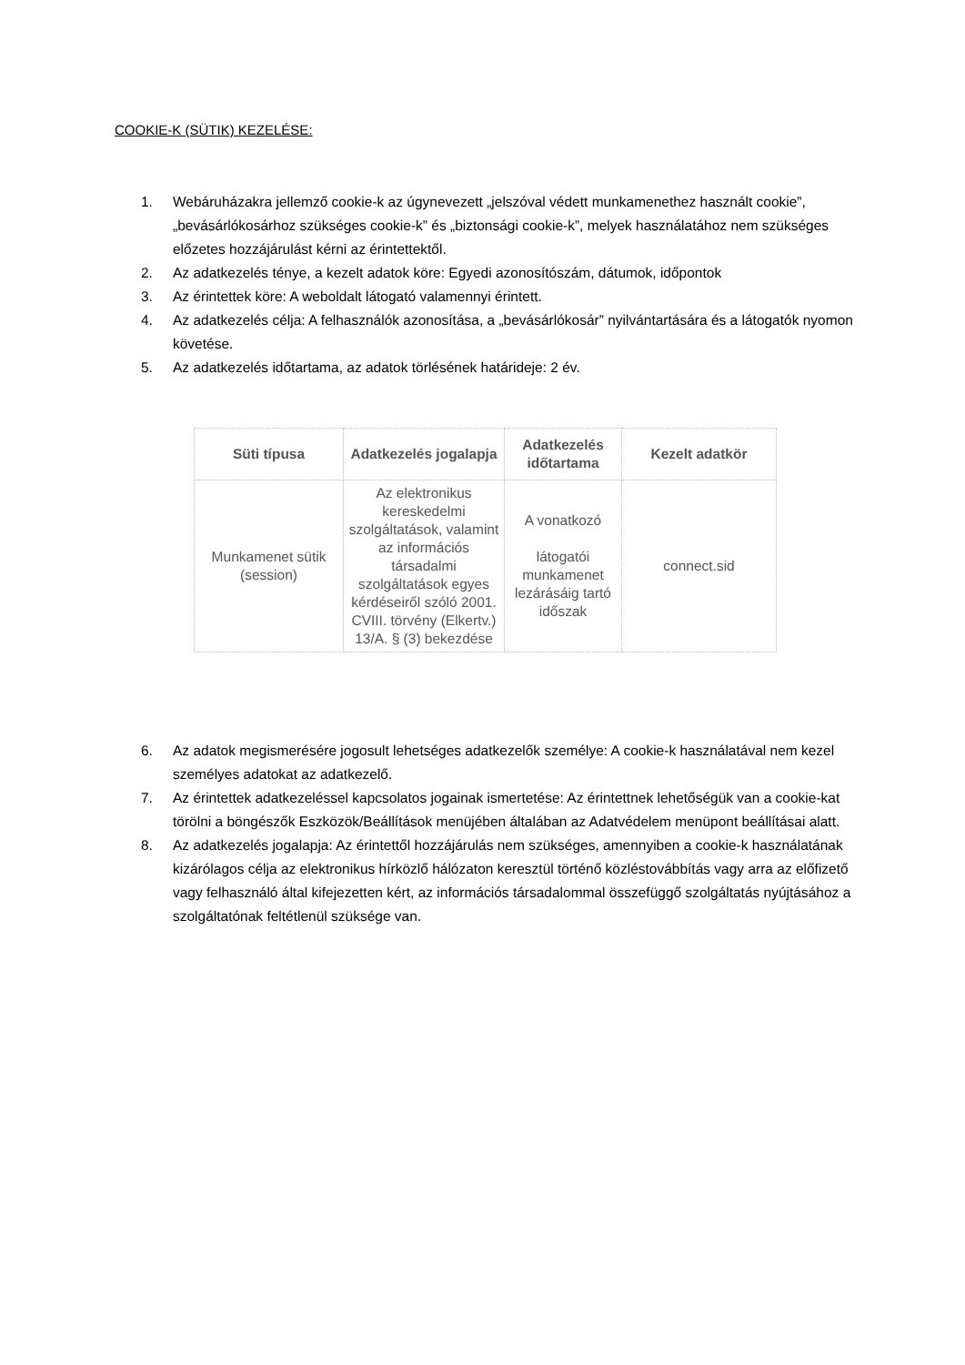COOKIE-K (SÜTIK) KEZELÉSE:
1. Webáruházakra jellemző cookie-k az úgynevezett „jelszóval védett munkamenethez használt cookie”, „bevásárlókosárhoz szükséges cookie-k” és „biztonsági cookie-k”, melyek használatához nem szükséges előzetes hozzájárulást kérni az érintettektől.
2. Az adatkezelés ténye, a kezelt adatok köre: Egyedi azonosítószám, dátumok, időpontok
3. Az érintettek köre: A weboldalt látogató valamennyi érintett.
4. Az adatkezelés célja: A felhasználók azonosítása, a „bevásárlókosár” nyilvántartására és a látogatók nyomon követése.
5. Az adatkezelés időtartama, az adatok törlésének határideje: 2 év.
| Süti típusa | Adatkezelés jogalapja | Adatkezelés időtartama | Kezelt adatkör |
| --- | --- | --- | --- |
| Munkamenet sütik (session) | Az elektronikus kereskedelmi szolgáltatások, valamint az információs társadalmi szolgáltatások egyes kérdéseiről szóló 2001. CVIII. törvény (Elkertv.) 13/A. § (3) bekezdése | A vonatkozó látogatói munkamenet lezárásáig tartó időszak | connect.sid |
6. Az adatok megismerésére jogosult lehetséges adatkezelők személye: A cookie-k használatával nem kezel személyes adatokat az adatkezelő.
7. Az érintettek adatkezeléssel kapcsolatos jogainak ismertetése: Az érintettnek lehetőségük van a cookie-kat törölni a böngészők Eszközök/Beállítások menüjében általában az Adatvédelem menüpont beállításai alatt.
8. Az adatkezelés jogalapja: Az érintettől hozzájárulás nem szükséges, amennyiben a cookie-k használatának kizárólagos célja az elektronikus hírközlő hálózaton keresztül történő közléstovábbítás vagy arra az előfizető vagy felhasználó által kifejezetten kért, az információs társadalommal összefüggő szolgáltatás nyújtásához a szolgáltatónak feltétlenül szüksége van.